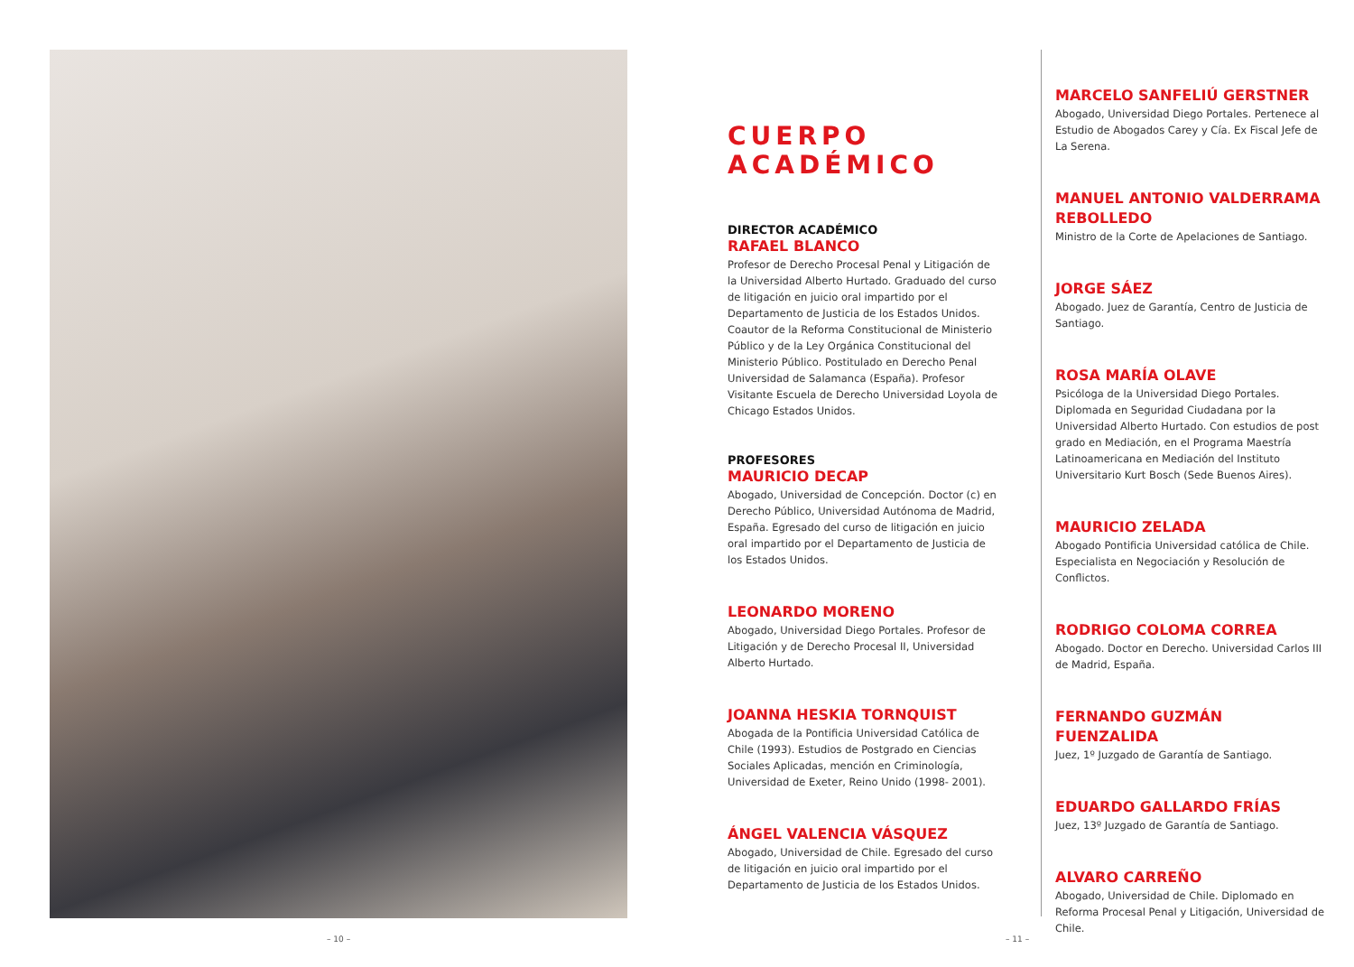CUERPO
ACADÉMICO
DIRECTOR ACADÉMICO
RAFAEL BLANCO
Profesor de Derecho Procesal Penal y Litigación de la Universidad Alberto Hurtado. Graduado del curso de litigación en juicio oral impartido por el Departamento de Justicia de los Estados Unidos. Coautor de la Reforma Constitucional de Ministerio Público y de la Ley Orgánica Constitucional del Ministerio Público. Postitulado en Derecho Penal Universidad de Salamanca (España). Profesor Visitante Escuela de Derecho Universidad Loyola de Chicago Estados Unidos.
PROFESORES
MAURICIO DECAP
Abogado, Universidad de Concepción. Doctor (c) en Derecho Público, Universidad Autónoma de Madrid, España. Egresado del curso de litigación en juicio oral impartido por el Departamento de Justicia de los Estados Unidos.
LEONARDO MORENO
Abogado, Universidad Diego Portales. Profesor de Litigación y de Derecho Procesal II, Universidad Alberto Hurtado.
JOANNA HESKIA TORNQUIST
Abogada de la Pontificia Universidad Católica de Chile (1993). Estudios de Postgrado en Ciencias Sociales Aplicadas, mención en Criminología, Universidad de Exeter, Reino Unido (1998- 2001).
ÁNGEL VALENCIA VÁSQUEZ
Abogado, Universidad de Chile. Egresado del curso de litigación en juicio oral impartido por el Departamento de Justicia de los Estados Unidos.
MARCELO SANFELIÚ GERSTNER
Abogado, Universidad Diego Portales. Pertenece al Estudio de Abogados Carey y Cía. Ex Fiscal Jefe de La Serena.
MANUEL ANTONIO VALDERRAMA REBOLLEDO
Ministro de la Corte de Apelaciones de Santiago.
JORGE SÁEZ
Abogado. Juez de Garantía, Centro de Justicia de Santiago.
ROSA MARÍA OLAVE
Psicóloga de la Universidad Diego Portales. Diplomada en Seguridad Ciudadana por la Universidad Alberto Hurtado. Con estudios de post grado en Mediación, en el Programa Maestría Latinoamericana en Mediación del Instituto Universitario Kurt Bosch (Sede Buenos Aires).
MAURICIO ZELADA
Abogado Pontificia Universidad católica de Chile. Especialista en Negociación y Resolución de Conflictos.
RODRIGO COLOMA CORREA
Abogado. Doctor en Derecho. Universidad Carlos III de Madrid, España.
FERNANDO GUZMÁN FUENZALIDA
Juez, 1º Juzgado de Garantía de Santiago.
EDUARDO GALLARDO FRÍAS
Juez, 13º Juzgado de Garantía de Santiago.
ALVARO CARREÑO
Abogado, Universidad de Chile. Diplomado en Reforma Procesal Penal y Litigación, Universidad de Chile.
– 10 – – 11 –